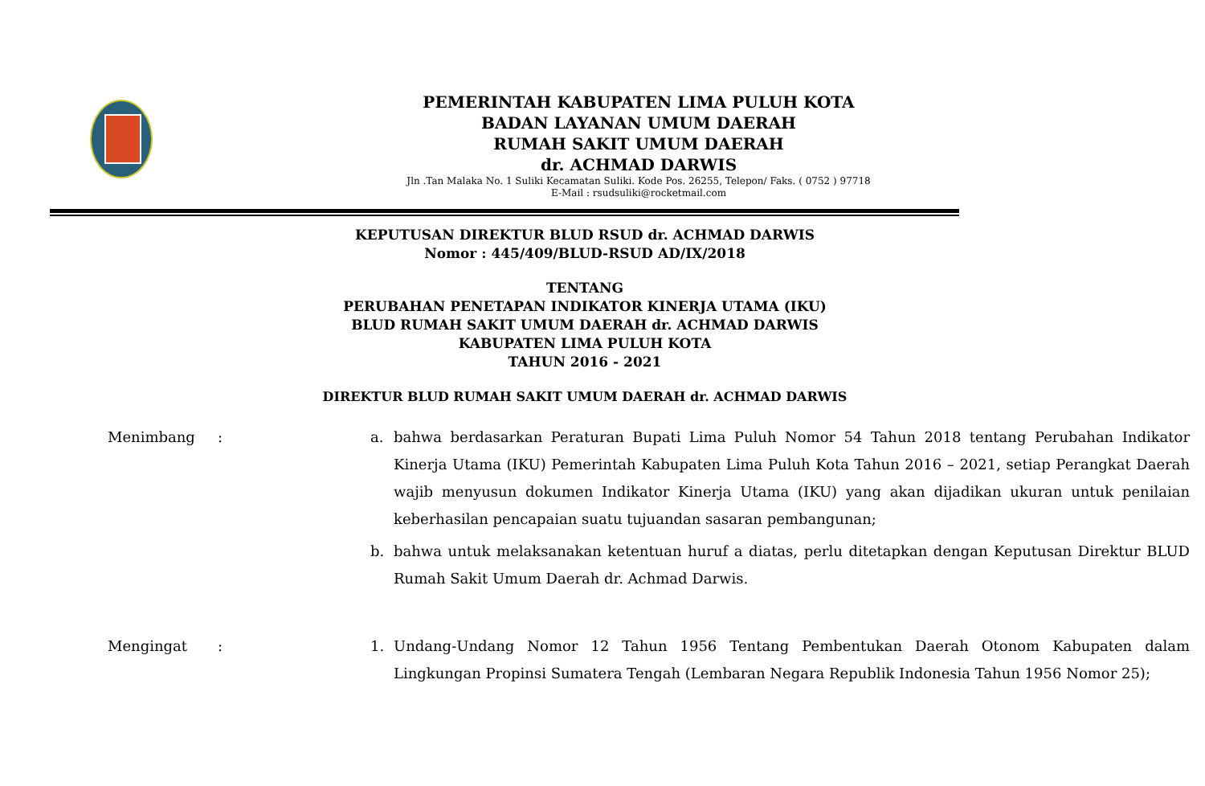PEMERINTAH KABUPATEN LIMA PULUH KOTA
BADAN LAYANAN UMUM DAERAH
RUMAH SAKIT UMUM DAERAH
dr. ACHMAD DARWIS
Jln .Tan Malaka No. 1 Suliki Kecamatan Suliki. Kode Pos. 26255, Telepon/ Faks. ( 0752 ) 97718
E-Mail : rsudsuliki@rocketmail.com
KEPUTUSAN DIREKTUR BLUD RSUD dr. ACHMAD DARWIS
Nomor : 445/409/BLUD-RSUD AD/IX/2018
TENTANG
PERUBAHAN PENETAPAN INDIKATOR KINERJA UTAMA (IKU)
BLUD RUMAH SAKIT UMUM DAERAH dr. ACHMAD DARWIS
KABUPATEN LIMA PULUH KOTA
TAHUN 2016 - 2021
DIREKTUR BLUD RUMAH SAKIT UMUM DAERAH dr. ACHMAD DARWIS
Menimbang : a. bahwa berdasarkan Peraturan Bupati Lima Puluh Nomor 54 Tahun 2018 tentang Perubahan Indikator Kinerja Utama (IKU) Pemerintah Kabupaten Lima Puluh Kota Tahun 2016 – 2021, setiap Perangkat Daerah wajib menyusun dokumen Indikator Kinerja Utama (IKU) yang akan dijadikan ukuran untuk penilaian keberhasilan pencapaian suatu tujuandan sasaran pembangunan;
b. bahwa untuk melaksanakan ketentuan huruf a diatas, perlu ditetapkan dengan Keputusan Direktur BLUD Rumah Sakit Umum Daerah dr. Achmad Darwis.
Mengingat : 1. Undang-Undang Nomor 12 Tahun 1956 Tentang Pembentukan Daerah Otonom Kabupaten dalam Lingkungan Propinsi Sumatera Tengah (Lembaran Negara Republik Indonesia Tahun 1956 Nomor 25);